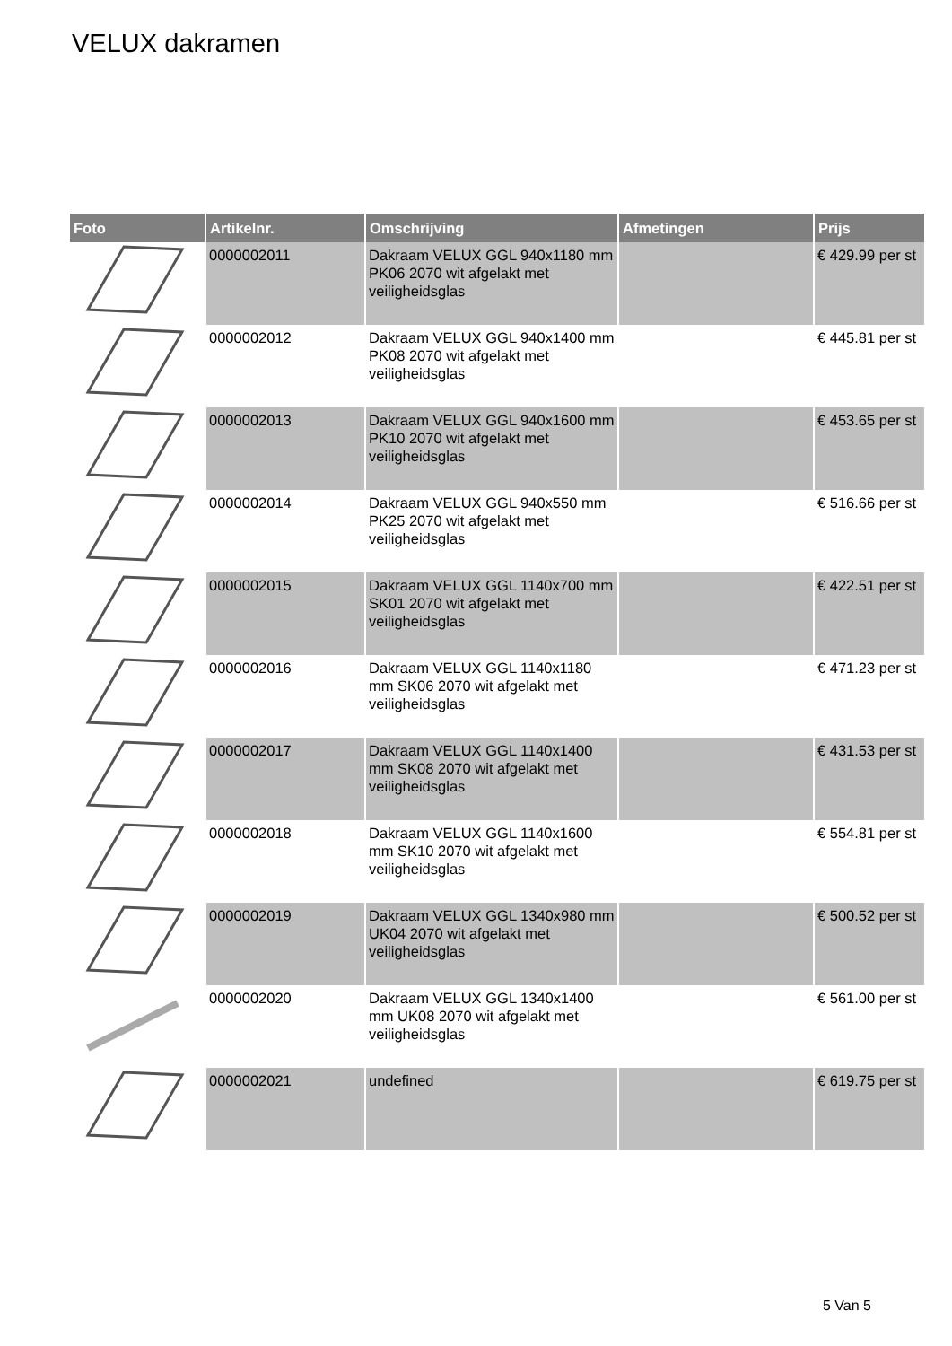VELUX dakramen
| Foto | Artikelnr. | Omschrijving | Afmetingen | Prijs |
| --- | --- | --- | --- | --- |
| | 0000002011 | Dakraam VELUX GGL 940x1180 mm PK06 2070 wit afgelakt met veiligheidsglas | | € 429.99 per st |
| | 0000002012 | Dakraam VELUX GGL 940x1400 mm PK08 2070 wit afgelakt met veiligheidsglas | | € 445.81 per st |
| | 0000002013 | Dakraam VELUX GGL 940x1600 mm PK10 2070 wit afgelakt met veiligheidsglas | | € 453.65 per st |
| | 0000002014 | Dakraam VELUX GGL 940x550 mm PK25 2070 wit afgelakt met veiligheidsglas | | € 516.66 per st |
| | 0000002015 | Dakraam VELUX GGL 1140x700 mm SK01 2070 wit afgelakt met veiligheidsglas | | € 422.51 per st |
| | 0000002016 | Dakraam VELUX GGL 1140x1180 mm SK06 2070 wit afgelakt met veiligheidsglas | | € 471.23 per st |
| | 0000002017 | Dakraam VELUX GGL 1140x1400 mm SK08 2070 wit afgelakt met veiligheidsglas | | € 431.53 per st |
| | 0000002018 | Dakraam VELUX GGL 1140x1600 mm SK10 2070 wit afgelakt met veiligheidsglas | | € 554.81 per st |
| | 0000002019 | Dakraam VELUX GGL 1340x980 mm UK04 2070 wit afgelakt met veiligheidsglas | | € 500.52 per st |
| | 0000002020 | Dakraam VELUX GGL 1340x1400 mm UK08 2070 wit afgelakt met veiligheidsglas | | € 561.00 per st |
| | 0000002021 | undefined | | € 619.75 per st |
5 Van 5